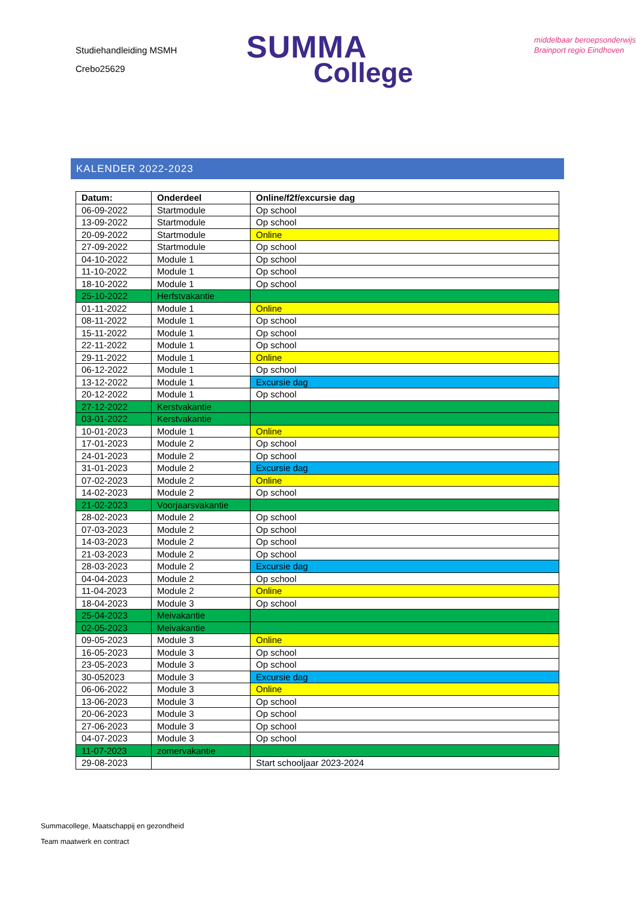Studiehandleiding MSMH
Crebo25629
SUMMA
College
middelbaar beroepsonderwijs
Brainport regio Eindhoven
KALENDER 2022-2023
| Datum: | Onderdeel | Online/f2f/excursie dag |
| --- | --- | --- |
| 06-09-2022 | Startmodule | Op school |
| 13-09-2022 | Startmodule | Op school |
| 20-09-2022 | Startmodule | Online |
| 27-09-2022 | Startmodule | Op school |
| 04-10-2022 | Module 1 | Op school |
| 11-10-2022 | Module 1 | Op school |
| 18-10-2022 | Module 1 | Op school |
| 25-10-2022 | Herfstvakantie | |
| 01-11-2022 | Module 1 | Online |
| 08-11-2022 | Module 1 | Op school |
| 15-11-2022 | Module 1 | Op school |
| 22-11-2022 | Module 1 | Op school |
| 29-11-2022 | Module 1 | Online |
| 06-12-2022 | Module 1 | Op school |
| 13-12-2022 | Module 1 | Excursie dag |
| 20-12-2022 | Module 1 | Op school |
| 27-12-2022 | Kerstvakantie | |
| 03-01-2022 | Kerstvakantie | |
| 10-01-2023 | Module 1 | Online |
| 17-01-2023 | Module 2 | Op school |
| 24-01-2023 | Module 2 | Op school |
| 31-01-2023 | Module 2 | Excursie dag |
| 07-02-2023 | Module 2 | Online |
| 14-02-2023 | Module 2 | Op school |
| 21-02-2023 | Voorjaarsvakantie | |
| 28-02-2023 | Module 2 | Op school |
| 07-03-2023 | Module 2 | Op school |
| 14-03-2023 | Module 2 | Op school |
| 21-03-2023 | Module 2 | Op school |
| 28-03-2023 | Module 2 | Excursie dag |
| 04-04-2023 | Module 2 | Op school |
| 11-04-2023 | Module 2 | Online |
| 18-04-2023 | Module 3 | Op school |
| 25-04-2023 | Meivakantie | |
| 02-05-2023 | Meivakantie | |
| 09-05-2023 | Module 3 | Online |
| 16-05-2023 | Module 3 | Op school |
| 23-05-2023 | Module 3 | Op school |
| 30-052023 | Module 3 | Excursie dag |
| 06-06-2022 | Module 3 | Online |
| 13-06-2023 | Module 3 | Op school |
| 20-06-2023 | Module 3 | Op school |
| 27-06-2023 | Module 3 | Op school |
| 04-07-2023 | Module 3 | Op school |
| 11-07-2023 | zomervakantie | |
| 29-08-2023 | | Start schooljaar 2023-2024 |
Summacollege, Maatschappij en gezondheid
Team maatwerk en contract